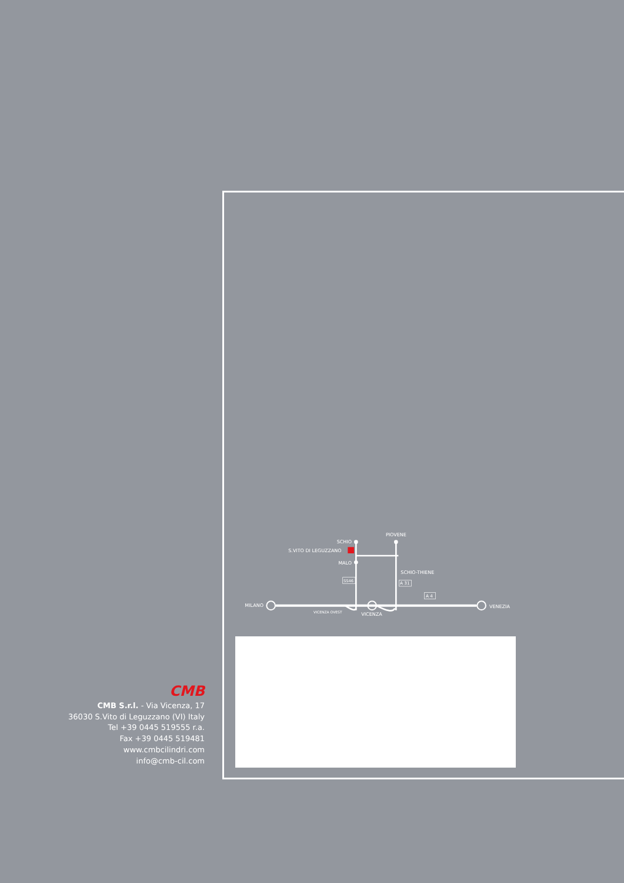SCHIO
S.VITO DI LEGUZZANO
MALO
PIOVENE
SCHIO-THIENE
SS46
A 31
A 4
MILANO
VENEZIA
VICENZA OVEST
VICENZA
CMB
CMB S.r.l. - Via Vicenza, 17
36030 S.Vito di Leguzzano (VI) Italy
Tel +39 0445 519555 r.a.
Fax +39 0445 519481
www.cmbcilindri.com
info@cmb-cil.com